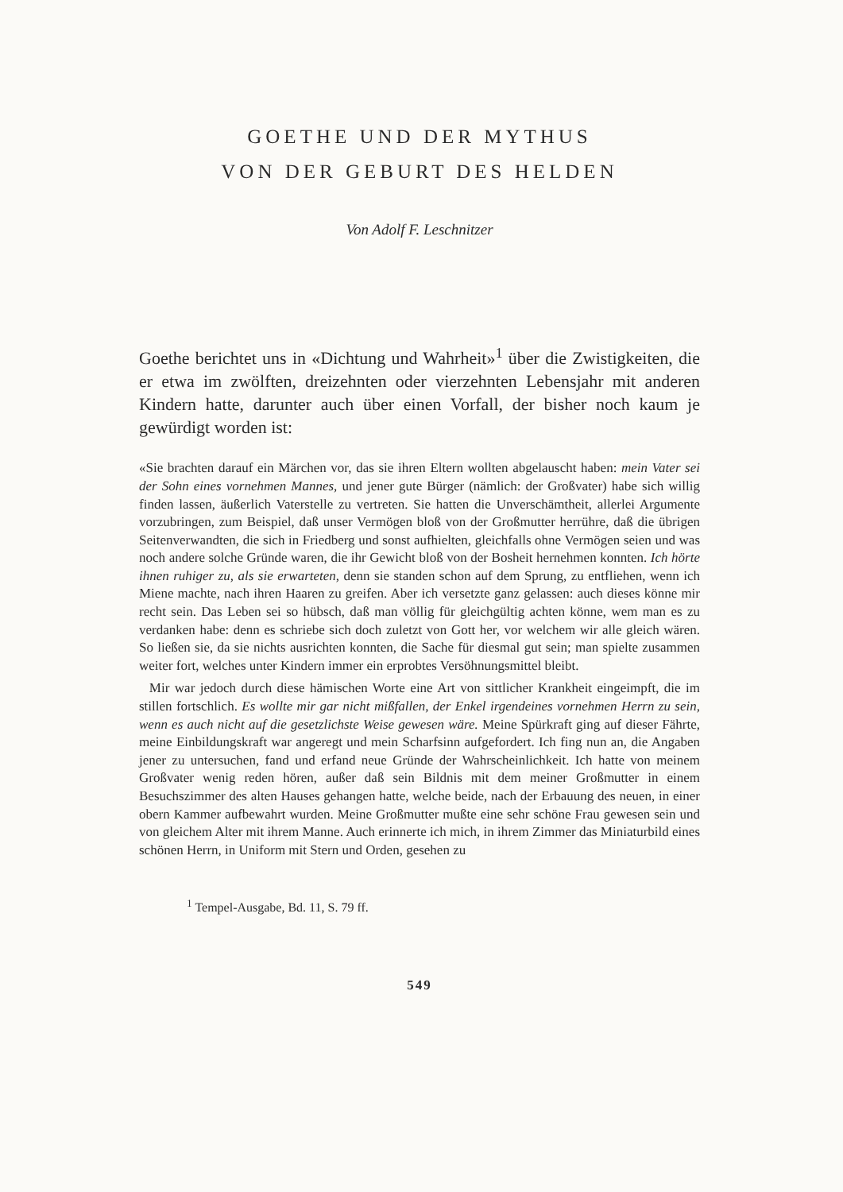GOETHE UND DER MYTHUS
VON DER GEBURT DES HELDEN
Von Adolf F. Leschnitzer
Goethe berichtet uns in «Dichtung und Wahrheit»<sup>1</sup> über die Zwistigkeiten, die er etwa im zwölften, dreizehnten oder vierzehnten Lebensjahr mit anderen Kindern hatte, darunter auch über einen Vorfall, der bisher noch kaum je gewürdigt worden ist:
«Sie brachten darauf ein Märchen vor, das sie ihren Eltern wollten abgelauscht haben: mein Vater sei der Sohn eines vornehmen Mannes, und jener gute Bürger (nämlich: der Großvater) habe sich willig finden lassen, äußerlich Vaterstelle zu vertreten. Sie hatten die Unverschämtheit, allerlei Argumente vorzubringen, zum Beispiel, daß unser Vermögen bloß von der Großmutter herrühre, daß die übrigen Seitenverwandten, die sich in Friedberg und sonst aufhielten, gleichfalls ohne Vermögen seien und was noch andere solche Gründe waren, die ihr Gewicht bloß von der Bosheit hernehmen konnten. Ich hörte ihnen ruhiger zu, als sie erwarteten, denn sie standen schon auf dem Sprung, zu entfliehen, wenn ich Miene machte, nach ihren Haaren zu greifen. Aber ich versetzte ganz gelassen: auch dieses könne mir recht sein. Das Leben sei so hübsch, daß man völlig für gleichgültig achten könne, wem man es zu verdanken habe: denn es schriebe sich doch zuletzt von Gott her, vor welchem wir alle gleich wären. So ließen sie, da sie nichts ausrichten konnten, die Sache für diesmal gut sein; man spielte zusammen weiter fort, welches unter Kindern immer ein erprobtes Versöhnungsmittel bleibt.
Mir war jedoch durch diese hämischen Worte eine Art von sittlicher Krankheit eingeimpft, die im stillen fortschlich. Es wollte mir gar nicht mißfallen, der Enkel irgendeines vornehmen Herrn zu sein, wenn es auch nicht auf die gesetzlichste Weise gewesen wäre. Meine Spürkraft ging auf dieser Fährte, meine Einbildungskraft war angeregt und mein Scharfsinn aufgefordert. Ich fing nun an, die Angaben jener zu untersuchen, fand und erfand neue Gründe der Wahrscheinlichkeit. Ich hatte von meinem Großvater wenig reden hören, außer daß sein Bildnis mit dem meiner Großmutter in einem Besuchszimmer des alten Hauses gehangen hatte, welche beide, nach der Erbauung des neuen, in einer obern Kammer aufbewahrt wurden. Meine Großmutter mußte eine sehr schöne Frau gewesen sein und von gleichem Alter mit ihrem Manne. Auch erinnerte ich mich, in ihrem Zimmer das Miniaturbild eines schönen Herrn, in Uniform mit Stern und Orden, gesehen zu
<sup>1</sup> Tempel-Ausgabe, Bd. 11, S. 79 ff.
549